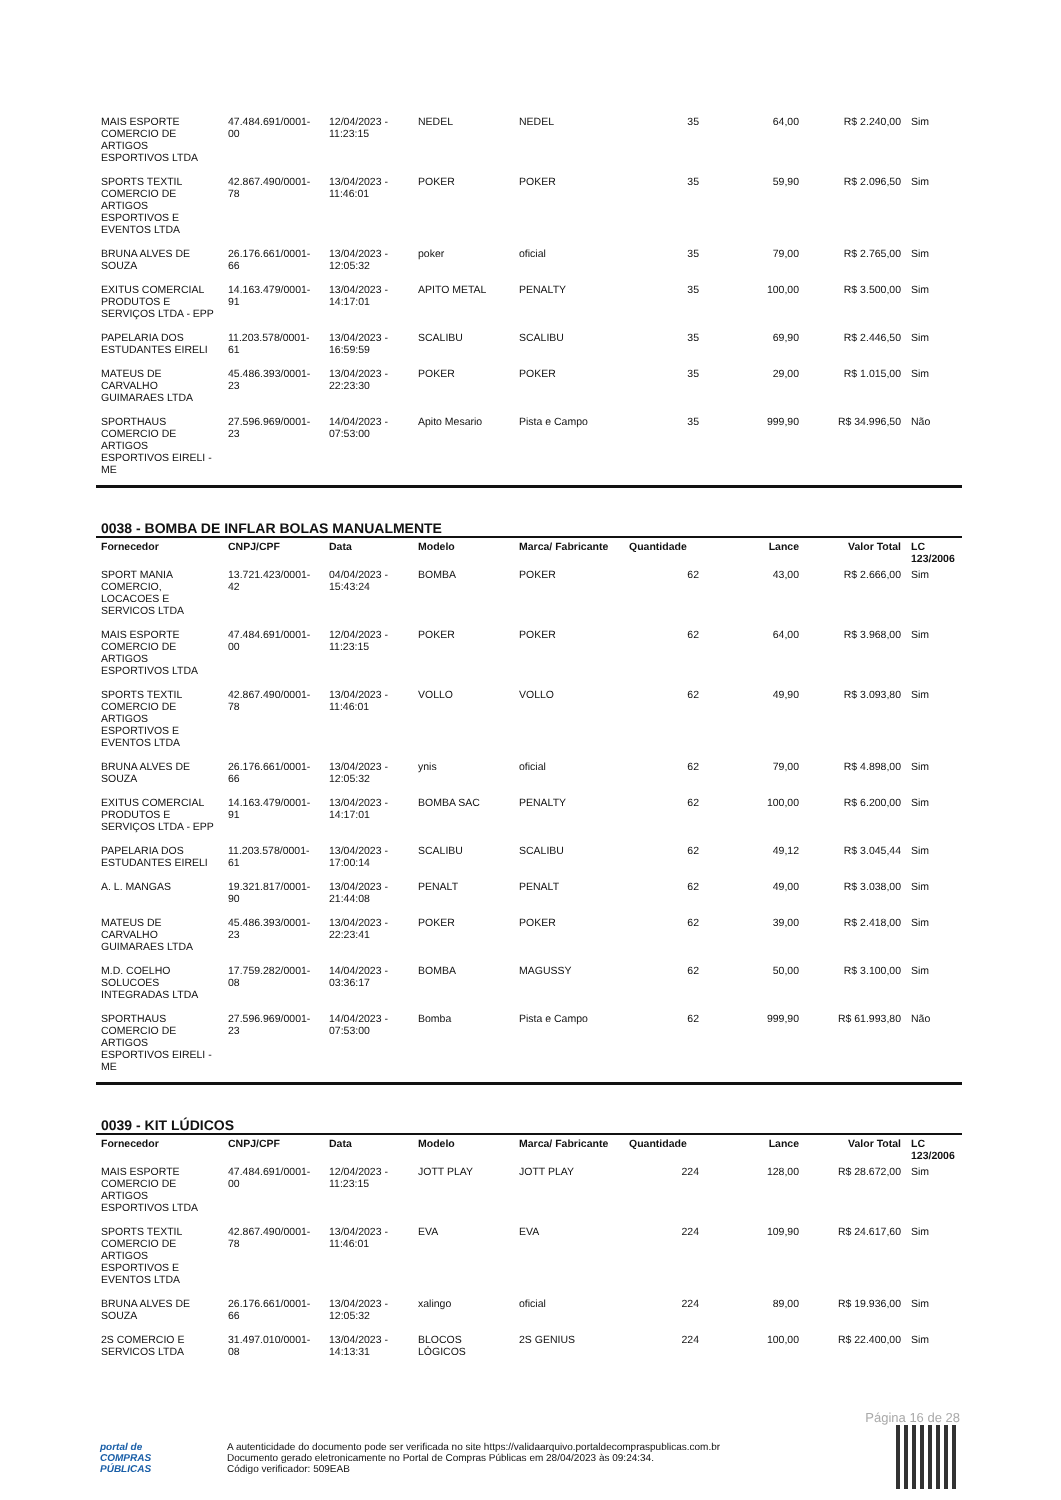| MAIS ESPORTE COMERCIO DE ARTIGOS ESPORTIVOS LTDA | 47.484.691/0001-00 | 12/04/2023 - 11:23:15 | NEDEL | NEDEL | 35 | 64,00 | R$ 2.240,00 | Sim |
| SPORTS TEXTIL COMERCIO DE ARTIGOS ESPORTIVOS E EVENTOS LTDA | 42.867.490/0001-78 | 13/04/2023 - 11:46:01 | POKER | POKER | 35 | 59,90 | R$ 2.096,50 | Sim |
| BRUNA ALVES DE SOUZA | 26.176.661/0001-66 | 13/04/2023 - 12:05:32 | poker | oficial | 35 | 79,00 | R$ 2.765,00 | Sim |
| EXITUS COMERCIAL PRODUTOS E SERVIÇOS LTDA - EPP | 14.163.479/0001-91 | 13/04/2023 - 14:17:01 | APITO METAL | PENALTY | 35 | 100,00 | R$ 3.500,00 | Sim |
| PAPELARIA DOS ESTUDANTES EIRELI | 11.203.578/0001-61 | 13/04/2023 - 16:59:59 | SCALIBU | SCALIBU | 35 | 69,90 | R$ 2.446,50 | Sim |
| MATEUS DE CARVALHO GUIMARAES LTDA | 45.486.393/0001-23 | 13/04/2023 - 22:23:30 | POKER | POKER | 35 | 29,00 | R$ 1.015,00 | Sim |
| SPORTHAUS COMERCIO DE ARTIGOS ESPORTIVOS EIRELI - ME | 27.596.969/0001-23 | 14/04/2023 - 07:53:00 | Apito Mesario | Pista e Campo | 35 | 999,90 | R$ 34.996,50 | Não |
0038 - BOMBA DE INFLAR BOLAS MANUALMENTE
| Fornecedor | CNPJ/CPF | Data | Modelo | Marca/ Fabricante | Quantidade | Lance | Valor Total | LC 123/2006 |
| --- | --- | --- | --- | --- | --- | --- | --- | --- |
| SPORT MANIA COMERCIO, LOCACOES E SERVICOS LTDA | 13.721.423/0001-42 | 04/04/2023 - 15:43:24 | BOMBA | POKER | 62 | 43,00 | R$ 2.666,00 | Sim |
| MAIS ESPORTE COMERCIO DE ARTIGOS ESPORTIVOS LTDA | 47.484.691/0001-00 | 12/04/2023 - 11:23:15 | POKER | POKER | 62 | 64,00 | R$ 3.968,00 | Sim |
| SPORTS TEXTIL COMERCIO DE ARTIGOS ESPORTIVOS E EVENTOS LTDA | 42.867.490/0001-78 | 13/04/2023 - 11:46:01 | VOLLO | VOLLO | 62 | 49,90 | R$ 3.093,80 | Sim |
| BRUNA ALVES DE SOUZA | 26.176.661/0001-66 | 13/04/2023 - 12:05:32 | ynis | oficial | 62 | 79,00 | R$ 4.898,00 | Sim |
| EXITUS COMERCIAL PRODUTOS E SERVIÇOS LTDA - EPP | 14.163.479/0001-91 | 13/04/2023 - 14:17:01 | BOMBA SAC | PENALTY | 62 | 100,00 | R$ 6.200,00 | Sim |
| PAPELARIA DOS ESTUDANTES EIRELI | 11.203.578/0001-61 | 13/04/2023 - 17:00:14 | SCALIBU | SCALIBU | 62 | 49,12 | R$ 3.045,44 | Sim |
| A. L. MANGAS | 19.321.817/0001-90 | 13/04/2023 - 21:44:08 | PENALT | PENALT | 62 | 49,00 | R$ 3.038,00 | Sim |
| MATEUS DE CARVALHO GUIMARAES LTDA | 45.486.393/0001-23 | 13/04/2023 - 22:23:41 | POKER | POKER | 62 | 39,00 | R$ 2.418,00 | Sim |
| M.D. COELHO SOLUCOES INTEGRADAS LTDA | 17.759.282/0001-08 | 14/04/2023 - 03:36:17 | BOMBA | MAGUSSY | 62 | 50,00 | R$ 3.100,00 | Sim |
| SPORTHAUS COMERCIO DE ARTIGOS ESPORTIVOS EIRELI - ME | 27.596.969/0001-23 | 14/04/2023 - 07:53:00 | Bomba | Pista e Campo | 62 | 999,90 | R$ 61.993,80 | Não |
0039 - KIT LÚDICOS
| Fornecedor | CNPJ/CPF | Data | Modelo | Marca/ Fabricante | Quantidade | Lance | Valor Total | LC 123/2006 |
| --- | --- | --- | --- | --- | --- | --- | --- | --- |
| MAIS ESPORTE COMERCIO DE ARTIGOS ESPORTIVOS LTDA | 47.484.691/0001-00 | 12/04/2023 - 11:23:15 | JOTT PLAY | JOTT PLAY | 224 | 128,00 | R$ 28.672,00 | Sim |
| SPORTS TEXTIL COMERCIO DE ARTIGOS ESPORTIVOS E EVENTOS LTDA | 42.867.490/0001-78 | 13/04/2023 - 11:46:01 | EVA | EVA | 224 | 109,90 | R$ 24.617,60 | Sim |
| BRUNA ALVES DE SOUZA | 26.176.661/0001-66 | 13/04/2023 - 12:05:32 | xalingo | oficial | 224 | 89,00 | R$ 19.936,00 | Sim |
| 2S COMERCIO E SERVICOS LTDA | 31.497.010/0001-08 | 13/04/2023 - 14:13:31 | BLOCOS LÓGICOS | 2S GENIUS | 224 | 100,00 | R$ 22.400,00 | Sim |
Página 16 de 28
portal de
COMPRAS
PÚBLICAS
A autenticidade do documento pode ser verificada no site https://validaarquivo.portaldecompraspublicas.com.br
Documento gerado eletronicamente no Portal de Compras Públicas em 28/04/2023 às 09:24:34.
Código verificador: 509EAB